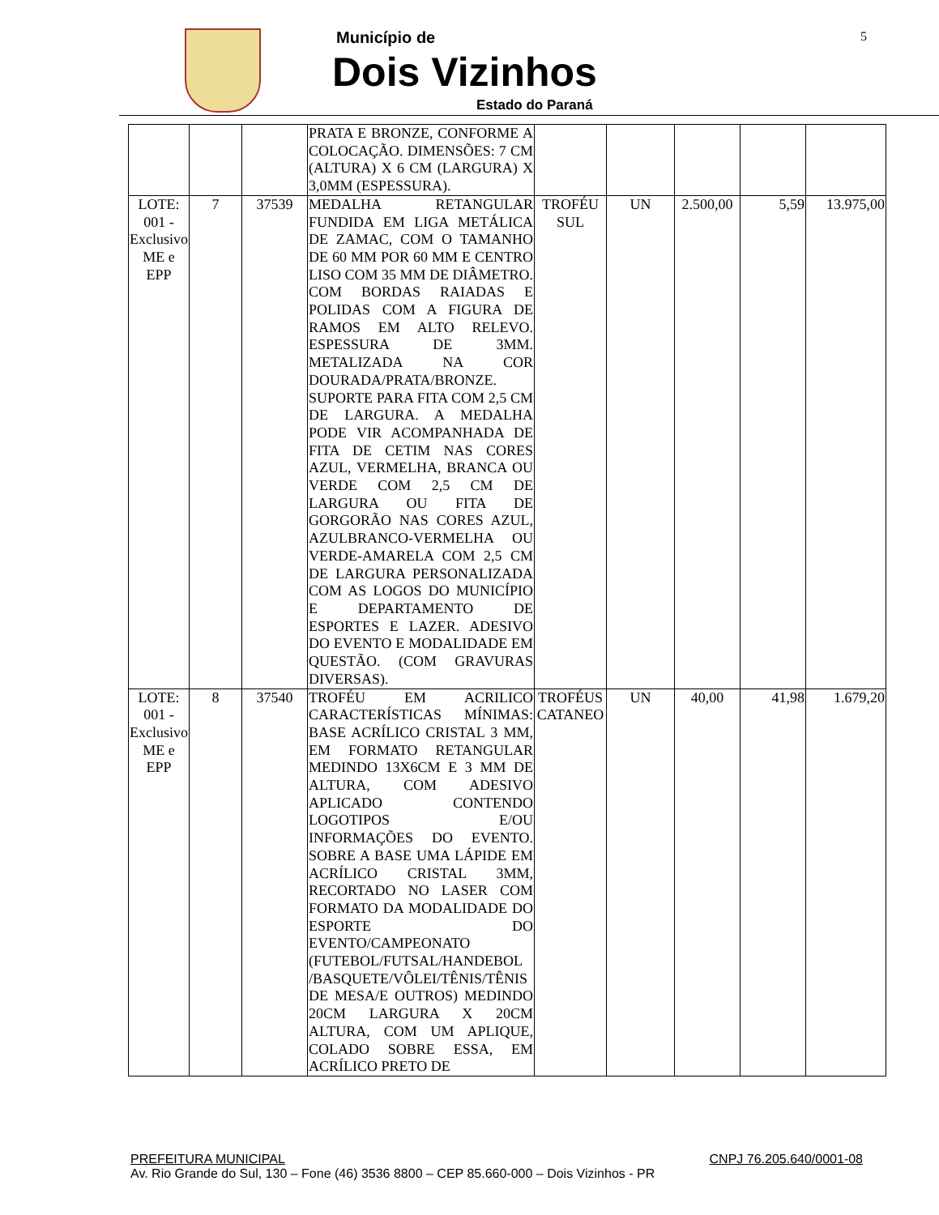Município de
Dois Vizinhos
Estado do Paraná
5
| | | | PRATA E BRONZE, CONFORME A COLOCAÇÃO. DIMENSÕES: 7 CM (ALTURA) X 6 CM (LARGURA) X 3,0MM (ESPESSURA). | | | | | |
| LOTE: 001 - Exclusivo ME e EPP | 7 | 37539 | MEDALHA RETANGULAR FUNDIDA EM LIGA METÁLICA DE ZAMAC, COM O TAMANHO DE 60 MM POR 60 MM E CENTRO LISO COM 35 MM DE DIÂMETRO. COM BORDAS RAIADAS E POLIDAS COM A FIGURA DE RAMOS EM ALTO RELEVO. ESPESSURA DE 3MM. METALIZADA NA COR DOURADA/PRATA/BRONZE. SUPORTE PARA FITA COM 2,5 CM DE LARGURA. A MEDALHA PODE VIR ACOMPANHADA DE FITA DE CETIM NAS CORES AZUL, VERMELHA, BRANCA OU VERDE COM 2,5 CM DE LARGURA OU FITA DE GORGORÃO NAS CORES AZUL, AZULBRANCO-VERMELHA OU VERDE-AMARELA COM 2,5 CM DE LARGURA PERSONALIZADA COM AS LOGOS DO MUNICÍPIO E DEPARTAMENTO DE ESPORTES E LAZER. ADESIVO DO EVENTO E MODALIDADE EM QUESTÃO. (COM GRAVURAS DIVERSAS). | TROFÉU SUL | UN | 2.500,00 | 5,59 | 13.975,00 |
| LOTE: 001 - Exclusivo ME e EPP | 8 | 37540 | TROFÉU EM ACRILICO CARACTERÍSTICAS MÍNIMAS: BASE ACRÍLICO CRISTAL 3 MM, EM FORMATO RETANGULAR MEDINDO 13X6CM E 3 MM DE ALTURA, COM ADESIVO APLICADO CONTENDO LOGOTIPOS E/OU INFORMAÇÕES DO EVENTO. SOBRE A BASE UMA LÁPIDE EM ACRÍLICO CRISTAL 3MM, RECORTADO NO LASER COM FORMATO DA MODALIDADE DO ESPORTE DO EVENTO/CAMPEONATO (FUTEBOL/FUTSAL/HANDEBOL /BASQUETE/VÔLEI/TÊNIS/TÊNIS DE MESA/E OUTROS) MEDINDO 20CM LARGURA X 20CM ALTURA, COM UM APLIQUE, COLADO SOBRE ESSA, EM ACRÍLICO PRETO DE | TROFÉUS CATANEO | UN | 40,00 | 41,98 | 1.679,20 |
PREFEITURA MUNICIPAL CNPJ 76.205.640/0001-08
Av. Rio Grande do Sul, 130 – Fone (46) 3536 8800 – CEP 85.660-000 – Dois Vizinhos - PR